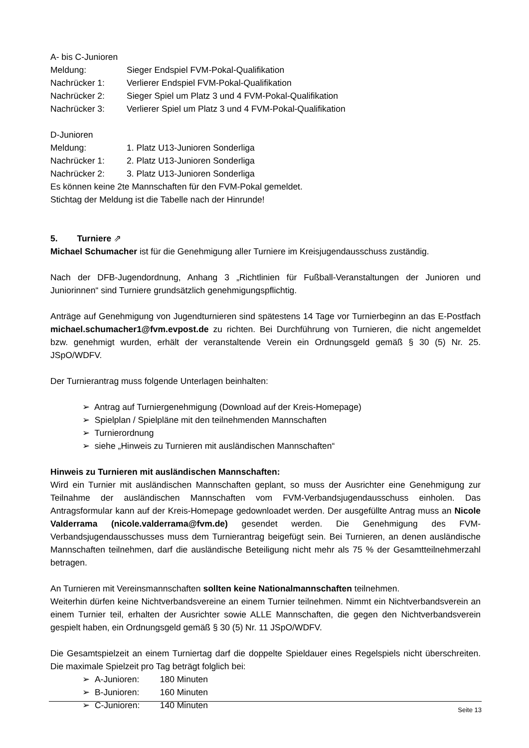A- bis C-Junioren
Meldung: Sieger Endspiel FVM-Pokal-Qualifikation
Nachrücker 1: Verlierer Endspiel FVM-Pokal-Qualifikation
Nachrücker 2: Sieger Spiel um Platz 3 und 4 FVM-Pokal-Qualifikation
Nachrücker 3: Verlierer Spiel um Platz 3 und 4 FVM-Pokal-Qualifikation
D-Junioren
Meldung: 1. Platz U13-Junioren Sonderliga
Nachrücker 1: 2. Platz U13-Junioren Sonderliga
Nachrücker 2: 3. Platz U13-Junioren Sonderliga
Es können keine 2te Mannschaften für den FVM-Pokal gemeldet.
Stichtag der Meldung ist die Tabelle nach der Hinrunde!
5. Turniere ⇗
Michael Schumacher ist für die Genehmigung aller Turniere im Kreisjugendausschuss zuständig.
Nach der DFB-Jugendordnung, Anhang 3 „Richtlinien für Fußball-Veranstaltungen der Junioren und Juniorinnen“ sind Turniere grundsätzlich genehmigungspflichtig.
Anträge auf Genehmigung von Jugendturnieren sind spätestens 14 Tage vor Turnierbeginn an das E-Postfach michael.schumacher1@fvm.evpost.de zu richten. Bei Durchführung von Turnieren, die nicht angemeldet bzw. genehmigt wurden, erhält der veranstaltende Verein ein Ordnungsgeld gemäß § 30 (5) Nr. 25. JSpO/WDFV.
Der Turnierantrag muss folgende Unterlagen beinhalten:
➢ Antrag auf Turniergenehmigung (Download auf der Kreis-Homepage)
➢ Spielplan / Spielpläne mit den teilnehmenden Mannschaften
➢ Turnierordnung
➢ siehe „Hinweis zu Turnieren mit ausländischen Mannschaften“
Hinweis zu Turnieren mit ausländischen Mannschaften:
Wird ein Turnier mit ausländischen Mannschaften geplant, so muss der Ausrichter eine Genehmigung zur Teilnahme der ausländischen Mannschaften vom FVM-Verbandsjugendausschuss einholen. Das Antragsformular kann auf der Kreis-Homepage gedownloadet werden. Der ausgefüllte Antrag muss an Nicole Valderrama (nicole.valderrama@fvm.de) gesendet werden. Die Genehmigung des FVM-Verbandsjugendausschusses muss dem Turnierantrag beigefügt sein. Bei Turnieren, an denen ausländische Mannschaften teilnehmen, darf die ausländische Beteiligung nicht mehr als 75 % der Gesamtteilnehmerzahl betragen.
An Turnieren mit Vereinsmannschaften sollten keine Nationalmannschaften teilnehmen.
Weiterhin dürfen keine Nichtverbandsvereine an einem Turnier teilnehmen. Nimmt ein Nichtverbandsverein an einem Turnier teil, erhalten der Ausrichter sowie ALLE Mannschaften, die gegen den Nichtverbandsverein gespielt haben, ein Ordnungsgeld gemäß § 30 (5) Nr. 11 JSpO/WDFV.
Die Gesamtspielzeit an einem Turniertag darf die doppelte Spieldauer eines Regelspiels nicht überschreiten. Die maximale Spielzeit pro Tag beträgt folglich bei:
➢ A-Junioren: 180 Minuten
➢ B-Junioren: 160 Minuten
➢ C-Junioren: 140 Minuten
Seite 13